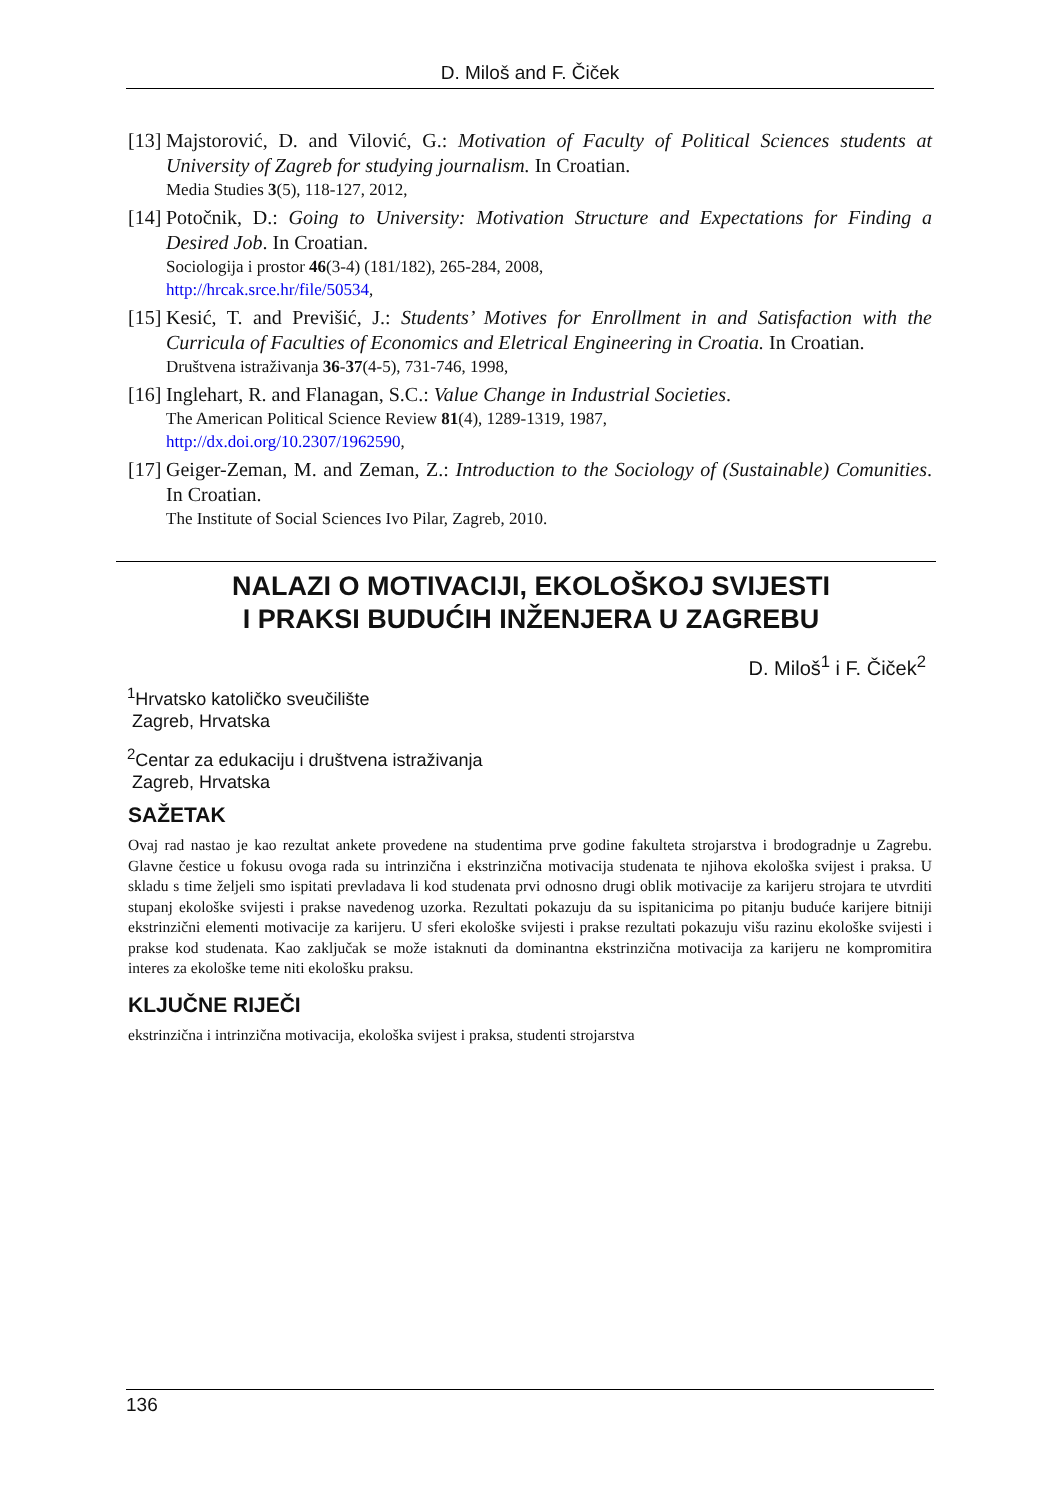D. Miloš and F. Čiček
[13]
Majstorović, D. and Vilović, G.: Motivation of Faculty of Political Sciences students at University of Zagreb for studying journalism. In Croatian.
Media Studies 3(5), 118-127, 2012,
[14]
Potočnik, D.: Going to University: Motivation Structure and Expectations for Finding a Desired Job. In Croatian.
Sociologija i prostor 46(3-4) (181/182), 265-284, 2008,
http://hrcak.srce.hr/file/50534,
[15]
Kesić, T. and Previšić, J.: Students’ Motives for Enrollment in and Satisfaction with the Curricula of Faculties of Economics and Eletrical Engineering in Croatia. In Croatian.
Društvena istraživanja 36-37(4-5), 731-746, 1998,
[16]
Inglehart, R. and Flanagan, S.C.: Value Change in Industrial Societies.
The American Political Science Review 81(4), 1289-1319, 1987,
http://dx.doi.org/10.2307/1962590,
[17]
Geiger-Zeman, M. and Zeman, Z.: Introduction to the Sociology of (Sustainable) Comunities. In Croatian.
The Institute of Social Sciences Ivo Pilar, Zagreb, 2010.
NALAZI O MOTIVACIJI, EKOLOŠKOJ SVIJESTI
I PRAKSI BUDUĆIH INŽENJERA U ZAGREBU
D. Miloš<sup>1</sup> i F. Čiček<sup>2</sup>
<sup>1</sup> Hrvatsko katoličko sveučilište
Zagreb, Hrvatska
<sup>2</sup> Centar za edukaciju i društvena istraživanja
Zagreb, Hrvatska
SAŽETAK
Ovaj rad nastao je kao rezultat ankete provedene na studentima prve godine fakulteta strojarstva i brodogradnje u Zagrebu. Glavne čestice u fokusu ovoga rada su intrinzična i ekstrinzična motivacija studenata te njihova ekološka svijest i praksa. U skladu s time željeli smo ispitati prevladava li kod studenata prvi odnosno drugi oblik motivacije za karijeru strojara te utvrditi stupanj ekološke svijesti i prakse navedenog uzorka. Rezultati pokazuju da su ispitanicima po pitanju buduće karijere bitniji ekstrinzični elementi motivacije za karijeru. U sferi ekološke svijesti i prakse rezultati pokazuju višu razinu ekološke svijesti i prakse kod studenata. Kao zaključak se može istaknuti da dominantna ekstrinzična motivacija za karijeru ne kompromitira interes za ekološke teme niti ekološku praksu.
KLJUČNE RIJEČI
ekstrinzična i intrinzična motivacija, ekološka svijest i praksa, studenti strojarstva
136